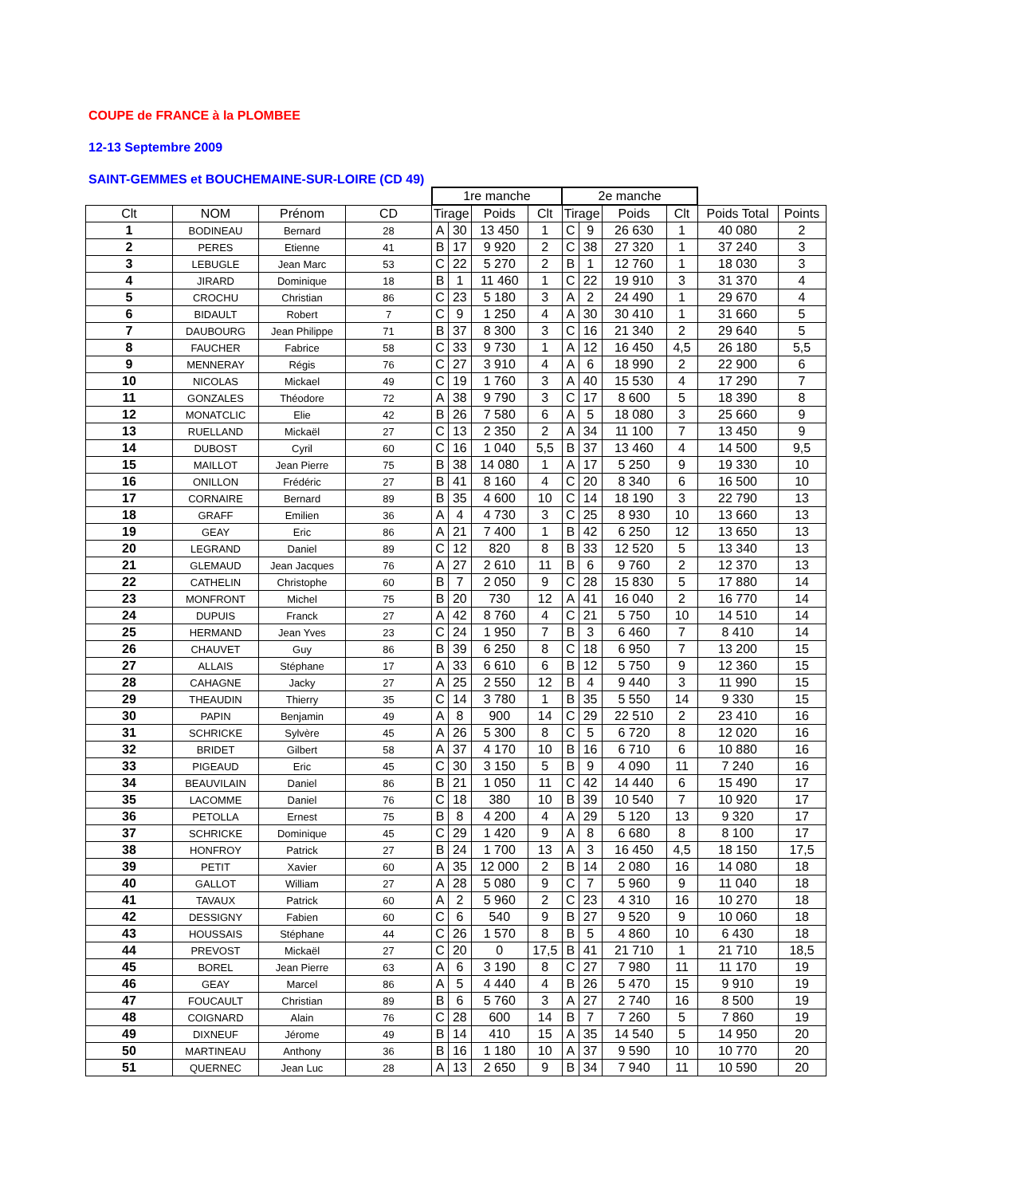COUPE de FRANCE à la PLOMBEE
12-13 Septembre 2009
SAINT-GEMMES et BOUCHEMAINE-SUR-LOIRE (CD 49)
| | | | | 1re manche | | | | 2e manche | | | | | |
| --- | --- | --- | --- | --- | --- | --- | --- | --- | --- | --- | --- | --- | --- |
| Clt | NOM | Prénom | CD | Tirage | | Poids | Clt | Tirage | | Poids | Clt | Poids Total | Points |
| 1 | BODINEAU | Bernard | 28 | A | 30 | 13 450 | 1 | C | 9 | 26 630 | 1 | 40 080 | 2 |
| 2 | PERES | Etienne | 41 | B | 17 | 9 920 | 2 | C | 38 | 27 320 | 1 | 37 240 | 3 |
| 3 | LEBUGLE | Jean Marc | 53 | C | 22 | 5 270 | 2 | B | 1 | 12 760 | 1 | 18 030 | 3 |
| 4 | JIRARD | Dominique | 18 | B | 1 | 11 460 | 1 | C | 22 | 19 910 | 3 | 31 370 | 4 |
| 5 | CROCHU | Christian | 86 | C | 23 | 5 180 | 3 | A | 2 | 24 490 | 1 | 29 670 | 4 |
| 6 | BIDAULT | Robert | 7 | C | 9 | 1 250 | 4 | A | 30 | 30 410 | 1 | 31 660 | 5 |
| 7 | DAUBOURG | Jean Philippe | 71 | B | 37 | 8 300 | 3 | C | 16 | 21 340 | 2 | 29 640 | 5 |
| 8 | FAUCHER | Fabrice | 58 | C | 33 | 9 730 | 1 | A | 12 | 16 450 | 4,5 | 26 180 | 5,5 |
| 9 | MENNERAY | Régis | 76 | C | 27 | 3 910 | 4 | A | 6 | 18 990 | 2 | 22 900 | 6 |
| 10 | NICOLAS | Mickael | 49 | C | 19 | 1 760 | 3 | A | 40 | 15 530 | 4 | 17 290 | 7 |
| 11 | GONZALES | Théodore | 72 | A | 38 | 9 790 | 3 | C | 17 | 8 600 | 5 | 18 390 | 8 |
| 12 | MONATCLIC | Elie | 42 | B | 26 | 7 580 | 6 | A | 5 | 18 080 | 3 | 25 660 | 9 |
| 13 | RUELLAND | Mickaël | 27 | C | 13 | 2 350 | 2 | A | 34 | 11 100 | 7 | 13 450 | 9 |
| 14 | DUBOST | Cyril | 60 | C | 16 | 1 040 | 5,5 | B | 37 | 13 460 | 4 | 14 500 | 9,5 |
| 15 | MAILLOT | Jean Pierre | 75 | B | 38 | 14 080 | 1 | A | 17 | 5 250 | 9 | 19 330 | 10 |
| 16 | ONILLON | Frédéric | 27 | B | 41 | 8 160 | 4 | C | 20 | 8 340 | 6 | 16 500 | 10 |
| 17 | CORNAIRE | Bernard | 89 | B | 35 | 4 600 | 10 | C | 14 | 18 190 | 3 | 22 790 | 13 |
| 18 | GRAFF | Emilien | 36 | A | 4 | 4 730 | 3 | C | 25 | 8 930 | 10 | 13 660 | 13 |
| 19 | GEAY | Eric | 86 | A | 21 | 7 400 | 1 | B | 42 | 6 250 | 12 | 13 650 | 13 |
| 20 | LEGRAND | Daniel | 89 | C | 12 | 820 | 8 | B | 33 | 12 520 | 5 | 13 340 | 13 |
| 21 | GLEMAUD | Jean Jacques | 76 | A | 27 | 2 610 | 11 | B | 6 | 9 760 | 2 | 12 370 | 13 |
| 22 | CATHELIN | Christophe | 60 | B | 7 | 2 050 | 9 | C | 28 | 15 830 | 5 | 17 880 | 14 |
| 23 | MONFRONT | Michel | 75 | B | 20 | 730 | 12 | A | 41 | 16 040 | 2 | 16 770 | 14 |
| 24 | DUPUIS | Franck | 27 | A | 42 | 8 760 | 4 | C | 21 | 5 750 | 10 | 14 510 | 14 |
| 25 | HERMAND | Jean Yves | 23 | C | 24 | 1 950 | 7 | B | 3 | 6 460 | 7 | 8 410 | 14 |
| 26 | CHAUVET | Guy | 86 | B | 39 | 6 250 | 8 | C | 18 | 6 950 | 7 | 13 200 | 15 |
| 27 | ALLAIS | Stéphane | 17 | A | 33 | 6 610 | 6 | B | 12 | 5 750 | 9 | 12 360 | 15 |
| 28 | CAHAGNE | Jacky | 27 | A | 25 | 2 550 | 12 | B | 4 | 9 440 | 3 | 11 990 | 15 |
| 29 | THEAUDIN | Thierry | 35 | C | 14 | 3 780 | 1 | B | 35 | 5 550 | 14 | 9 330 | 15 |
| 30 | PAPIN | Benjamin | 49 | A | 8 | 900 | 14 | C | 29 | 22 510 | 2 | 23 410 | 16 |
| 31 | SCHRICKE | Sylvère | 45 | A | 26 | 5 300 | 8 | C | 5 | 6 720 | 8 | 12 020 | 16 |
| 32 | BRIDET | Gilbert | 58 | A | 37 | 4 170 | 10 | B | 16 | 6 710 | 6 | 10 880 | 16 |
| 33 | PIGEAUD | Eric | 45 | C | 30 | 3 150 | 5 | B | 9 | 4 090 | 11 | 7 240 | 16 |
| 34 | BEAUVILAIN | Daniel | 86 | B | 21 | 1 050 | 11 | C | 42 | 14 440 | 6 | 15 490 | 17 |
| 35 | LACOMME | Daniel | 76 | C | 18 | 380 | 10 | B | 39 | 10 540 | 7 | 10 920 | 17 |
| 36 | PETOLLA | Ernest | 75 | B | 8 | 4 200 | 4 | A | 29 | 5 120 | 13 | 9 320 | 17 |
| 37 | SCHRICKE | Dominique | 45 | C | 29 | 1 420 | 9 | A | 8 | 6 680 | 8 | 8 100 | 17 |
| 38 | HONFROY | Patrick | 27 | B | 24 | 1 700 | 13 | A | 3 | 16 450 | 4,5 | 18 150 | 17,5 |
| 39 | PETIT | Xavier | 60 | A | 35 | 12 000 | 2 | B | 14 | 2 080 | 16 | 14 080 | 18 |
| 40 | GALLOT | William | 27 | A | 28 | 5 080 | 9 | C | 7 | 5 960 | 9 | 11 040 | 18 |
| 41 | TAVAUX | Patrick | 60 | A | 2 | 5 960 | 2 | C | 23 | 4 310 | 16 | 10 270 | 18 |
| 42 | DESSIGNY | Fabien | 60 | C | 6 | 540 | 9 | B | 27 | 9 520 | 9 | 10 060 | 18 |
| 43 | HOUSSAIS | Stéphane | 44 | C | 26 | 1 570 | 8 | B | 5 | 4 860 | 10 | 6 430 | 18 |
| 44 | PREVOST | Mickaël | 27 | C | 20 | 0 | 17,5 | B | 41 | 21 710 | 1 | 21 710 | 18,5 |
| 45 | BOREL | Jean Pierre | 63 | A | 6 | 3 190 | 8 | C | 27 | 7 980 | 11 | 11 170 | 19 |
| 46 | GEAY | Marcel | 86 | A | 5 | 4 440 | 4 | B | 26 | 5 470 | 15 | 9 910 | 19 |
| 47 | FOUCAULT | Christian | 89 | B | 6 | 5 760 | 3 | A | 27 | 2 740 | 16 | 8 500 | 19 |
| 48 | COIGNARD | Alain | 76 | C | 28 | 600 | 14 | B | 7 | 7 260 | 5 | 7 860 | 19 |
| 49 | DIXNEUF | Jérome | 49 | B | 14 | 410 | 15 | A | 35 | 14 540 | 5 | 14 950 | 20 |
| 50 | MARTINEAU | Anthony | 36 | B | 16 | 1 180 | 10 | A | 37 | 9 590 | 10 | 10 770 | 20 |
| 51 | QUERNEC | Jean Luc | 28 | A | 13 | 2 650 | 9 | B | 34 | 7 940 | 11 | 10 590 | 20 |